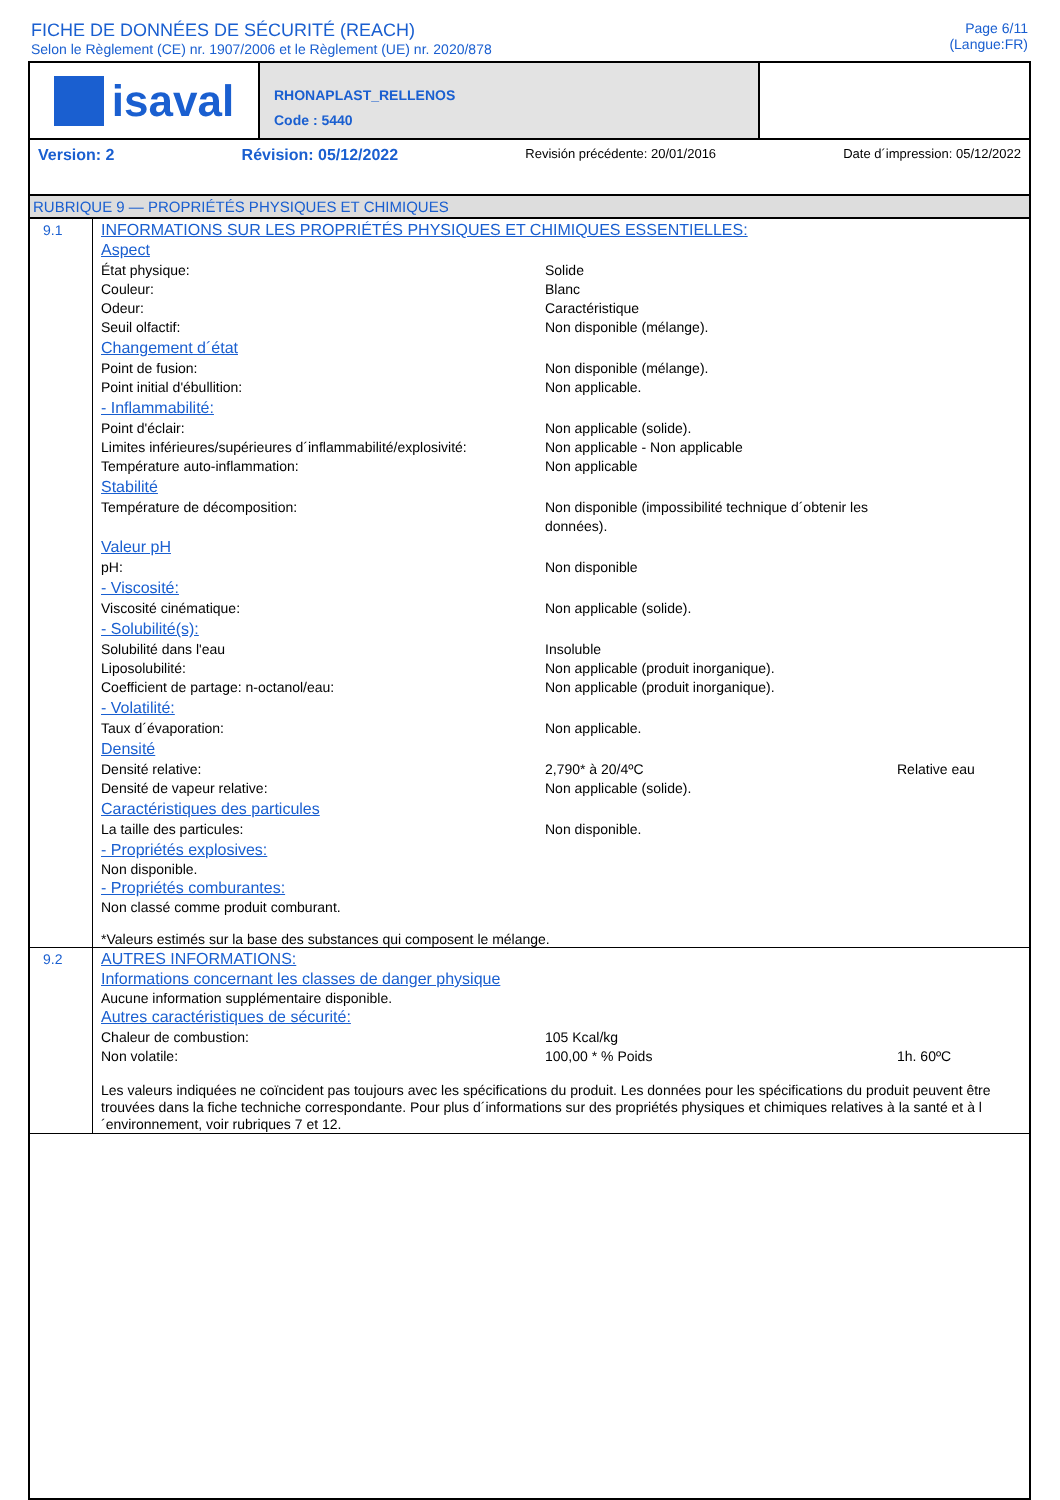FICHE DE DONNÉES DE SÉCURITÉ (REACH)
Selon le Règlement (CE) nr. 1907/2006 et le Règlement (UE) nr. 2020/878
Page 6/11
(Langue:FR)
isaval
RHONAPLAST_RELLENOS
Code : 5440
Version: 2 Révision: 05/12/2022 Revisión précédente: 20/01/2016 Date d´impression: 05/12/2022
RUBRIQUE 9 — PROPRIÉTÉS PHYSIQUES ET CHIMIQUES
9.1 INFORMATIONS SUR LES PROPRIÉTÉS PHYSIQUES ET CHIMIQUES ESSENTIELLES:
Aspect
État physique: Solide
Couleur: Blanc
Odeur: Caractéristique
Seuil olfactif: Non disponible (mélange).
Changement d´état
Point de fusion: Non disponible (mélange).
Point initial d'ébullition: Non applicable.
- Inflammabilité:
Point d'éclair: Non applicable (solide).
Limites inférieures/supérieures d´inflammabilité/explosivité: Non applicable - Non applicable
Température auto-inflammation: Non applicable
Stabilité
Température de décomposition: Non disponible (impossibilité technique d´obtenir les données).
Valeur pH
pH: Non disponible
- Viscosité:
Viscosité cinématique: Non applicable (solide).
- Solubilité(s):
Solubilité dans l'eau Insoluble
Liposolubilité: Non applicable (produit inorganique).
Coefficient de partage: n-octanol/eau: Non applicable (produit inorganique).
- Volatilité:
Taux d´évaporation: Non applicable.
Densité
Densité relative: 2,790* à 20/4ºC Relative eau
Densité de vapeur relative: Non applicable (solide).
Caractéristiques des particules
La taille des particules: Non disponible.
- Propriétés explosives:
Non disponible.
- Propriétés comburantes:
Non classé comme produit comburant.
*Valeurs estimés sur la base des substances qui composent le mélange.
9.2 AUTRES INFORMATIONS:
Informations concernant les classes de danger physique
Aucune information supplémentaire disponible.
Autres caractéristiques de sécurité:
Chaleur de combustion: 105 Kcal/kg
Non volatile: 100,00 * % Poids 1h. 60ºC
Les valeurs indiquées ne coïncident pas toujours avec les spécifications du produit. Les données pour les spécifications du produit peuvent être trouvées dans la fiche techniche correspondante. Pour plus d´informations sur des propriétés physiques et chimiques relatives à la santé et à l´environnement, voir rubriques 7 et 12.